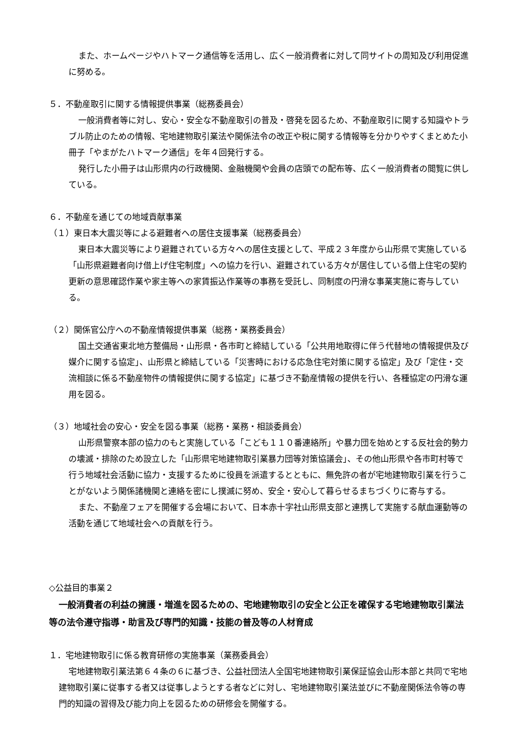また、ホームページやハトマーク通信等を活用し、広く一般消費者に対して同サイトの周知及び利用促進に努める。
５．不動産取引に関する情報提供事業（総務委員会）
一般消費者等に対し、安心・安全な不動産取引の普及・啓発を図るため、不動産取引に関する知識やトラブル防止のための情報、宅地建物取引業法や関係法令の改正や税に関する情報等を分かりやすくまとめた小冊子「やまがたハトマーク通信」を年４回発行する。
発行した小冊子は山形県内の行政機関、金融機関や会員の店頭での配布等、広く一般消費者の閲覧に供している。
６．不動産を通じての地域貢献事業
（１）東日本大震災等による避難者への居住支援事業（総務委員会）
東日本大震災等により避難されている方々への居住支援として、平成２３年度から山形県で実施している「山形県避難者向け借上げ住宅制度」への協力を行い、避難されている方々が居住している借上住宅の契約更新の意思確認作業や家主等への家賃振込作業等の事務を受託し、同制度の円滑な事業実施に寄与している。
（２）関係官公庁への不動産情報提供事業（総務・業務委員会）
国土交通省東北地方整備局・山形県・各市町と締結している「公共用地取得に伴う代替地の情報提供及び媒介に関する協定」、山形県と締結している「災害時における応急住宅対策に関する協定」及び「定住・交流相談に係る不動産物件の情報提供に関する協定」に基づき不動産情報の提供を行い、各種協定の円滑な運用を図る。
（３）地域社会の安心・安全を図る事業（総務・業務・相談委員会）
山形県警察本部の協力のもと実施している「こども１１０番連絡所」や暴力団を始めとする反社会的勢力の壊滅・排除のため設立した「山形県宅地建物取引業暴力団等対策協議会」、その他山形県や各市町村等で行う地域社会活動に協力・支援するために役員を派遣するとともに、無免許の者が宅地建物取引業を行うことがないよう関係諸機関と連絡を密にし撲滅に努め、安全・安心して暮らせるまちづくりに寄与する。
また、不動産フェアを開催する会場において、日本赤十字社山形県支部と連携して実施する献血運動等の活動を通じて地域社会への貢献を行う。
◇公益目的事業２
一般消費者の利益の擁護・増進を図るための、宅地建物取引の安全と公正を確保する宅地建物取引業法等の法令遵守指導・助言及び専門的知識・技能の普及等の人材育成
１．宅地建物取引に係る教育研修の実施事業（業務委員会）
宅地建物取引業法第６４条の６に基づき、公益社団法人全国宅地建物取引業保証協会山形本部と共同で宅地建物取引業に従事する者又は従事しようとする者などに対し、宅地建物取引業法並びに不動産関係法令等の専門的知識の習得及び能力向上を図るための研修会を開催する。